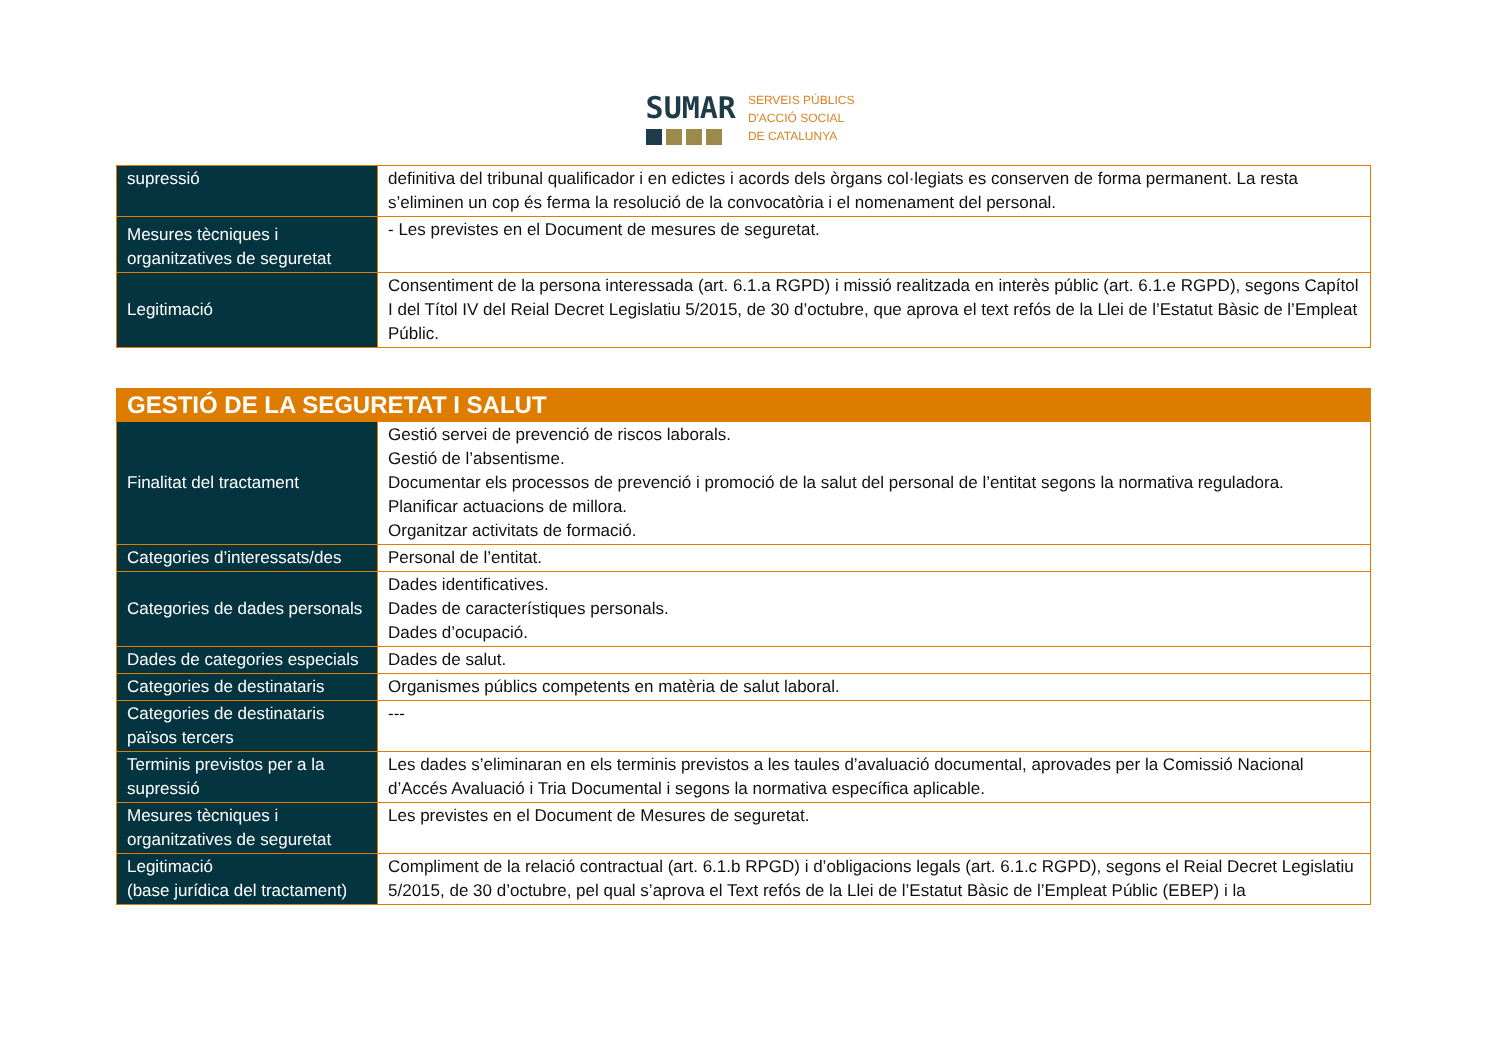SUMAR
SERVEIS PÚBLICS
D'ACCIÓ SOCIAL
DE CATALUNYA
| supressió | definitiva del tribunal qualificador i en edictes i acords dels òrgans col·legiats es conserven de forma permanent. La resta s’eliminen un cop és ferma la resolució de la convocatòria i el nomenament del personal. |
| Mesures tècniques i organitzatives de seguretat | - Les previstes en el Document de mesures de seguretat. |
| Legitimació | Consentiment de la persona interessada (art. 6.1.a RGPD) i missió realitzada en interès públic (art. 6.1.e RGPD), segons Capítol I del Títol IV del Reial Decret Legislatiu 5/2015, de 30 d’octubre, que aprova el text refós de la Llei de l’Estatut Bàsic de l’Empleat Públic. |
| GESTIÓ DE LA SEGURETAT I SALUT | |
| Finalitat del tractament | Gestió servei de prevenció de riscos laborals. Gestió de l’absentisme. Documentar els processos de prevenció i promoció de la salut del personal de l’entitat segons la normativa reguladora. Planificar actuacions de millora. Organitzar activitats de formació. |
| Categories d’interessats/des | Personal de l’entitat. |
| Categories de dades personals | Dades identificatives. Dades de característiques personals. Dades d’ocupació. |
| Dades de categories especials | Dades de salut. |
| Categories de destinataris | Organismes públics competents en matèria de salut laboral. |
| Categories de destinataris països tercers | --- |
| Terminis previstos per a la supressió | Les dades s’eliminaran en els terminis previstos a les taules d’avaluació documental, aprovades per la Comissió Nacional d’Accés Avaluació i Tria Documental i segons la normativa específica aplicable. |
| Mesures tècniques i organitzatives de seguretat | Les previstes en el Document de Mesures de seguretat. |
| Legitimació (base jurídica del tractament) | Compliment de la relació contractual (art. 6.1.b RPGD) i d’obligacions legals (art. 6.1.c RGPD), segons el Reial Decret Legislatiu 5/2015, de 30 d’octubre, pel qual s’aprova el Text refós de la Llei de l’Estatut Bàsic de l’Empleat Públic (EBEP) i la |